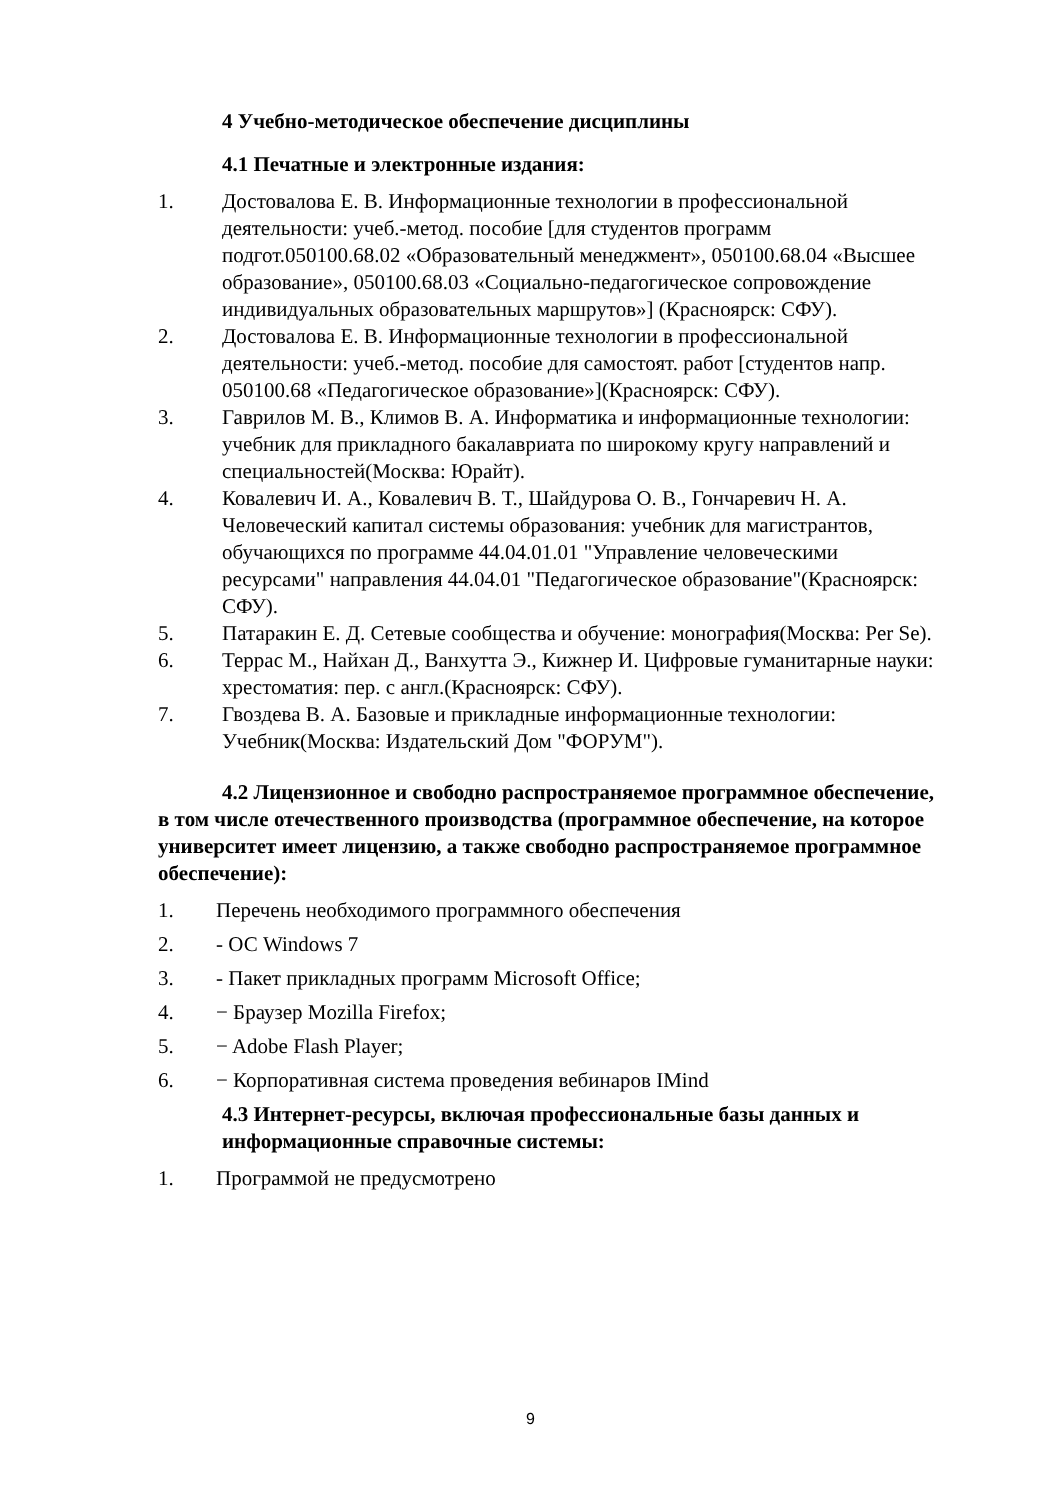4 Учебно-методическое обеспечение дисциплины
4.1 Печатные и электронные издания:
1. Достовалова Е. В. Информационные технологии в профессиональной деятельности: учеб.-метод. пособие [для студентов программ подгот.050100.68.02 «Образовательный менеджмент», 050100.68.04 «Высшее образование», 050100.68.03 «Социально-педагогическое сопровождение индивидуальных образовательных маршрутов»] (Красноярск: СФУ).
2. Достовалова Е. В. Информационные технологии в профессиональной деятельности: учеб.-метод. пособие для самостоят. работ [студентов напр. 050100.68 «Педагогическое образование»](Красноярск: СФУ).
3. Гаврилов М. В., Климов В. А. Информатика и информационные технологии: учебник для прикладного бакалавриата по широкому кругу направлений и специальностей(Москва: Юрайт).
4. Ковалевич И. А., Ковалевич В. Т., Шайдурова О. В., Гончаревич Н. А. Человеческий капитал системы образования: учебник для магистрантов, обучающихся по программе 44.04.01.01 "Управление человеческими ресурсами" направления 44.04.01 "Педагогическое образование"(Красноярск: СФУ).
5. Патаракин Е. Д. Сетевые сообщества и обучение: монография(Москва: Per Se).
6. Террас М., Найхан Д., Ванхутта Э., Кижнер И. Цифровые гуманитарные науки: хрестоматия: пер. с англ.(Красноярск: СФУ).
7. Гвоздева В. А. Базовые и прикладные информационные технологии: Учебник(Москва: Издательский Дом "ФОРУМ").
4.2 Лицензионное и свободно распространяемое программное обеспечение, в том числе отечественного производства (программное обеспечение, на которое университет имеет лицензию, а также свободно распространяемое программное обеспечение):
1. Перечень необходимого программного обеспечения
2. - ОС Windows 7
3. - Пакет прикладных программ Microsoft Office;
4. − Браузер Mozilla Firefox;
5. − Adobe Flash Player;
6. − Корпоративная система проведения вебинаров IMind
4.3 Интернет-ресурсы, включая профессиональные базы данных и информационные справочные системы:
1. Программой не предусмотрено
9